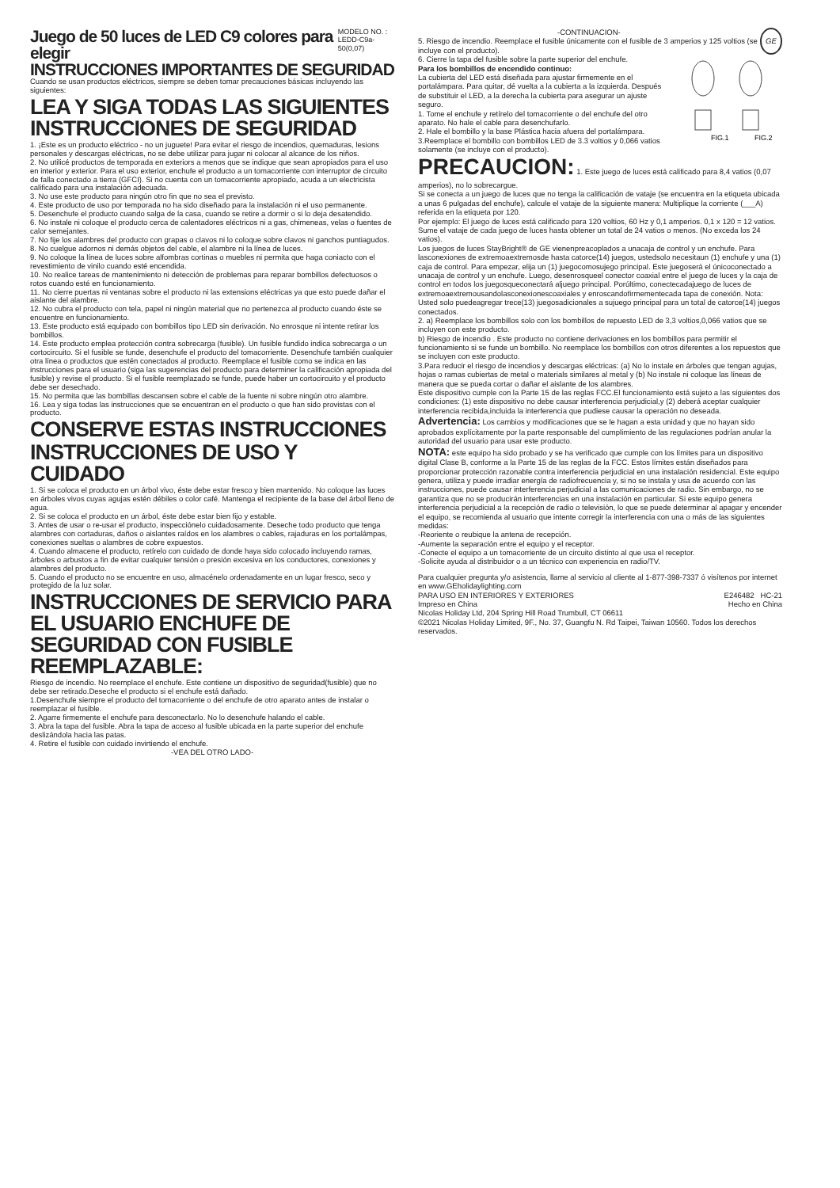Juego de 50 luces de LED C9 colores para elegir
MODELO NO. :
LEDD-C9a-50(0,07)
INSTRUCCIONES IMPORTANTES DE SEGURIDAD
Cuando se usan productos eléctricos, siempre se deben tomar precauciones básicas incluyendo las siguientes:
LEA Y SIGA TODAS LAS SIGUIENTES INSTRUCCIONES DE SEGURIDAD
1. ¡Este es un producto eléctrico - no un juguete! Para evitar el riesgo de incendios, quemaduras, lesions personales y descargas eléctricas, no se debe utilizar para jugar ni colocar al alcance de los niños.
2. No utilicé productos de temporada en exteriors a menos que se indique que sean apropiados para el uso en interior y exterior. Para el uso exterior, enchufe el producto a un tomacorriente con interruptor de circuito de falla conectado a tierra (GFCI). Si no cuenta con un tomacorriente apropiado, acuda a un electricista calificado para una instalación adecuada.
3. No use este producto para ningún otro fin que no sea el previsto.
4. Este producto de uso por temporada no ha sido diseñado para la instalación ni el uso permanente.
5. Desenchufe el producto cuando salga de la casa, cuando se retire a dormir o si lo deja desatendido.
6. No instale ni coloque el producto cerca de calentadores eléctricos ni a gas, chimeneas, velas o fuentes de calor semejantes.
7. No fije los alambres del producto con grapas o clavos ni lo coloque sobre clavos ni ganchos puntiagudos.
8. No cuelgue adornos ni demás objetos del cable, el alambre ni la línea de luces.
9. No coloque la línea de luces sobre alfombras cortinas o muebles ni permita que haga coniacto con el revestimiento de vinilo cuando esté encendida.
10. No realice tareas de mantenimiento ni detección de problemas para reparar bombillos defectuosos o rotos cuando esté en funcionamiento.
11. No cierre puertas ni ventanas sobre el producto ni las extensions eléctricas ya que esto puede dañar el aislante del alambre.
12. No cubra el producto con tela, papel ni ningún material que no pertenezca al producto cuando éste se encuentre en funcionamiento.
13. Este producto está equipado con bombillos tipo LED sin derivación. No enrosque ni intente retirar los bombillos.
14. Este producto emplea protección contra sobrecarga (fusible). Un fusible fundido indica sobrecarga o un cortocircuito. Si el fusible se funde, desenchufe el producto del tomacorriente. Desenchufe también cualquier otra línea o productos que estén conectados al producto. Reemplace el fusible como se indica en las instrucciones para el usuario (siga las sugerencias del producto para determiner la calificación apropiada del fusible) y revise el producto. Si el fusible reemplazado se funde, puede haber un cortocircuito y el producto debe ser desechado.
15. No permita que las bombillas descansen sobre el cable de la fuente ni sobre ningún otro alambre.
16. Lea y siga todas las instrucciones que se encuentran en el producto o que han sido provistas con el producto.
CONSERVE ESTAS INSTRUCCIONES
INSTRUCCIONES DE USO Y CUIDADO
1. Si se coloca el producto en un árbol vivo, éste debe estar fresco y bien mantenido. No coloque las luces en árboles vivos cuyas agujas estén débiles o color café. Mantenga el recipiente de la base del árbol lleno de agua.
2. Si se coloca el producto en un árbol, éste debe estar bien fijo y estable.
3. Antes de usar o re-usar el producto, inspecciónelo cuidadosamente. Deseche todo producto que tenga alambres con cortaduras, daños o aislantes raídos en los alambres o cables, rajaduras en los portalámpas, conexiones sueltas o alambres de cobre expuestos.
4. Cuando almacene el producto, retírelo con cuidado de donde haya sido colocado incluyendo ramas, árboles o arbustos a fin de evitar cualquier tensión o presión excesiva en los conductores, conexiones y alambres del producto.
5. Cuando el producto no se encuentre en uso, almacénelo ordenadamente en un lugar fresco, seco y protegido de la luz solar.
INSTRUCCIONES DE SERVICIO PARA EL USUARIO ENCHUFE DE SEGURIDAD CON FUSIBLE REEMPLAZABLE:
Riesgo de incendio. No reemplace el enchufe. Este contiene un dispositivo de seguridad(fusible) que no debe ser retirado.Deseche el producto si el enchufe está dañado.
1.Desenchufe siempre el producto del tomacorriente o del enchufe de otro aparato antes de instalar o reemplazar el fusible.
2. Agarre firmemente el enchufe para desconectarlo. No lo desenchufe halando el cable.
3. Abra la tapa del fusible. Abra la tapa de acceso al fusible ubicada en la parte superior del enchufe deslizándola hacia las patas.
4. Retire el fusible con cuidado invirtiendo el enchufe.
-VEA DEL OTRO LADO-
-CONTINUACION-
5. Riesgo de incendio. Reemplace el fusible únicamente con el fusible de 3 amperios y 125 voltios (se incluye con el producto).
GE
6. Cierre la tapa del fusible sobre la parte superior del enchufe.
Para los bombillos de encendido continuo:
La cubierta del LED está diseñada para ajustar firmemente en el portalámpara. Para quitar, dé vuelta a la cubierta a la izquierda. Después de substituir el LED, a la derecha la cubierta para asegurar un ajuste seguro.
1. Tome el enchufe y retírelo del tomacorriente o del enchufe del otro aparato. No hale el cable para desenchufarlo.
2. Hale el bombillo y la base Plástica hacia afuera del portalámpara.
3.Reemplace el bombillo con bombillos LED de 3.3 voltios y 0,066 vatios solamente (se incluye con el producto).
FIG.1
FIG.2
PRECAUCION: 1. Este juego de luces está calificado para 8,4 vatios (0,07 amperios), no lo sobrecargue.
Si se conecta a un juego de luces que no tenga la calificación de vataje (se encuentra en la etiqueta ubicada a unas 6 pulgadas del enchufe), calcule el vataje de la siguiente manera: Multiplique la corriente (___A) referida en la etiqueta por 120.
Por ejemplo: El juego de luces está calificado para 120 voltios, 60 Hz y 0,1 amperios. 0,1 x 120 = 12 vatios.
Sume el vataje de cada juego de luces hasta obtener un total de 24 vatios o menos. (No exceda los 24 vatios).
Los juegos de luces StayBright® de GE vienenpreacoplados a unacaja de control y un enchufe. Para lasconexiones de extremoaextremosde hasta catorce(14) juegos, ustedsolo necesitaun (1) enchufe y una (1) caja de control. Para empezar, elija un (1) juegocomosujego principal. Este juegoserá el únicoconectado a unacaja de control y un enchufe. Luego, desenrosqueel conector coaxial entre el juego de luces y la caja de control en todos los juegosqueconectará aljuego principal. Porúltimo, conectecadajuego de luces de extremoaextremousandolasconexionescoaxiales y enroscandofirmementecada tapa de conexión. Nota: Usted solo puedeagregar trece(13) juegosadicionales a sujuego principal para un total de catorce(14) juegos conectados.
2. a) Reemplace los bombillos solo con los bombillos de repuesto LED de 3,3 voltios,0,066 vatios que se incluyen con este producto.
b) Riesgo de incendio . Este producto no contiene derivaciones en los bombillos para permitir el funcionamiento si se funde un bombillo. No reemplace los bombillos con otros diferentes a los repuestos que se incluyen con este producto.
3.Para reducir el riesgo de incendios y descargas eléctricas: (a) No lo instale en árboles que tengan agujas, hojas o ramas cubiertas de metal o materials similares al metal y (b) No instale ni coloque las líneas de manera que se pueda cortar o dañar el aislante de los alambres.
Este dispositivo cumple con la Parte 15 de las reglas FCC.El funcionamiento está sujeto a las siguientes dos condiciones: (1) este dispositivo no debe causar interferencia perjudicial,y (2) deberá aceptar cualquier interferencia recibida,incluida la interferencia que pudiese causar la operación no deseada.
Advertencia: Los cambios y modificaciones que se le hagan a esta unidad y que no hayan sido aprobados explícitamente por la parte responsable del cumplimiento de las regulaciones podrían anular la autoridad del usuario para usar este producto.
NOTA: este equipo ha sido probado y se ha verificado que cumple con los límites para un dispositivo digital Clase B, conforme a la Parte 15 de las reglas de la FCC. Estos límites están diseñados para proporcionar protección razonable contra interferencia perjudicial en una instalación residencial. Este equipo genera, utiliza y puede irradiar energía de radiofrecuencia y, si no se instala y usa de acuerdo con las instrucciones, puede causar interferencia perjudicial a las comunicaciones de radio. Sin embargo, no se garantiza que no se producirán interferencias en una instalación en particular. Si este equipo genera interferencia perjudicial a la recepción de radio o televisión, lo que se puede determinar al apagar y encender el equipo, se recomienda al usuario que intente corregir la interferencia con una o más de las siguientes medidas:
-Reoriente o reubique la antena de recepción.
-Aumente la separación entre el equipo y el receptor.
-Conecte el equipo a un tomacorriente de un circuito distinto al que usa el receptor.
-Solicite ayuda al distribuidor o a un técnico con experiencia en radio/TV.
Para cualquier pregunta y/o asistencia, llame al servicio al cliente al 1-877-398-7337 ó visítenos por internet en www.GEholidaylighting.com
PARA USO EN INTERIORES Y EXTERIORES E246482 HC-21
Impreso en China Hecho en China
Nicolas Holiday Ltd, 204 Spring Hill Road Trumbull, CT 06611
©2021 Nicolas Holiday Limited, 9F., No. 37, Guangfu N. Rd Taipei, Taiwan 10560. Todos los derechos reservados.